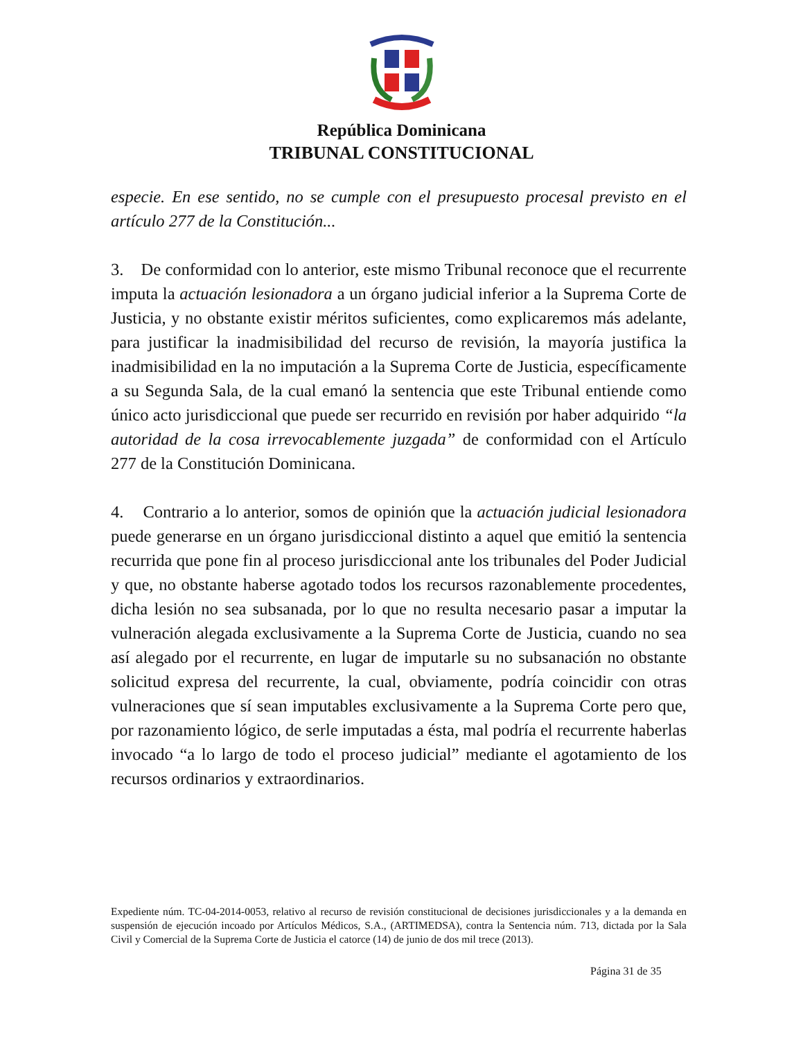República Dominicana
TRIBUNAL CONSTITUCIONAL
especie. En ese sentido, no se cumple con el presupuesto procesal previsto en el artículo 277 de la Constitución...
3. De conformidad con lo anterior, este mismo Tribunal reconoce que el recurrente imputa la actuación lesionadora a un órgano judicial inferior a la Suprema Corte de Justicia, y no obstante existir méritos suficientes, como explicaremos más adelante, para justificar la inadmisibilidad del recurso de revisión, la mayoría justifica la inadmisibilidad en la no imputación a la Suprema Corte de Justicia, específicamente a su Segunda Sala, de la cual emanó la sentencia que este Tribunal entiende como único acto jurisdiccional que puede ser recurrido en revisión por haber adquirido “la autoridad de la cosa irrevocablemente juzgada” de conformidad con el Artículo 277 de la Constitución Dominicana.
4. Contrario a lo anterior, somos de opinión que la actuación judicial lesionadora puede generarse en un órgano jurisdiccional distinto a aquel que emitió la sentencia recurrida que pone fin al proceso jurisdiccional ante los tribunales del Poder Judicial y que, no obstante haberse agotado todos los recursos razonablemente procedentes, dicha lesión no sea subsanada, por lo que no resulta necesario pasar a imputar la vulneración alegada exclusivamente a la Suprema Corte de Justicia, cuando no sea así alegado por el recurrente, en lugar de imputarle su no subsanación no obstante solicitud expresa del recurrente, la cual, obviamente, podría coincidir con otras vulneraciones que sí sean imputables exclusivamente a la Suprema Corte pero que, por razonamiento lógico, de serle imputadas a ésta, mal podría el recurrente haberlas invocado “a lo largo de todo el proceso judicial” mediante el agotamiento de los recursos ordinarios y extraordinarios.
Expediente núm. TC-04-2014-0053, relativo al recurso de revisión constitucional de decisiones jurisdiccionales y a la demanda en suspensión de ejecución incoado por Artículos Médicos, S.A., (ARTIMEDSA), contra la Sentencia núm. 713, dictada por la Sala Civil y Comercial de la Suprema Corte de Justicia el catorce (14) de junio de dos mil trece (2013).
Página 31 de 35